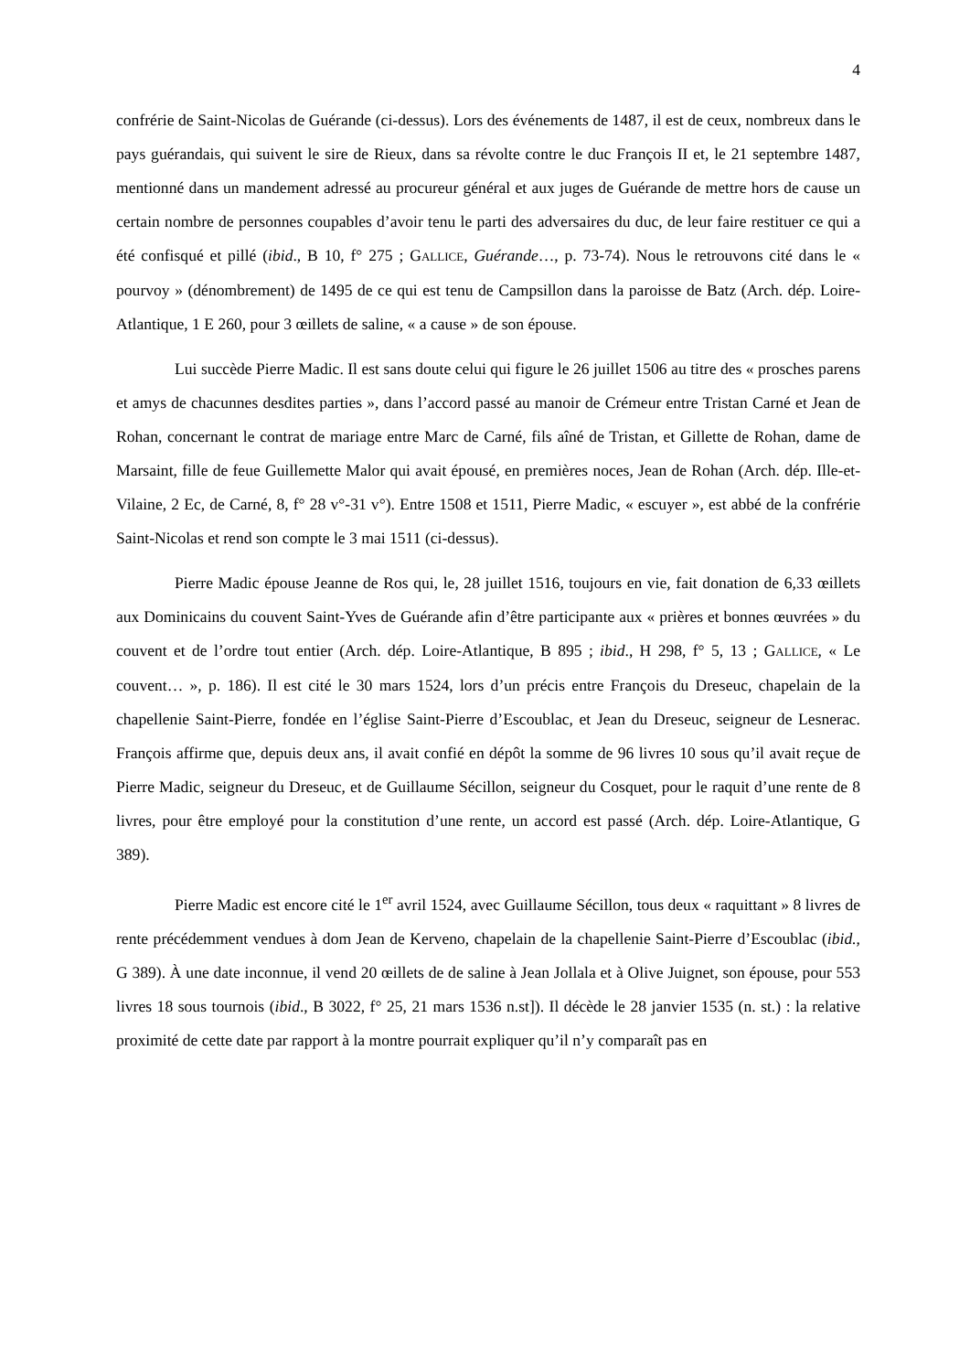4
confrérie de Saint-Nicolas de Guérande (ci-dessus). Lors des événements de 1487, il est de ceux, nombreux dans le pays guérandais, qui suivent le sire de Rieux, dans sa révolte contre le duc François II et, le 21 septembre 1487, mentionné dans un mandement adressé au procureur général et aux juges de Guérande de mettre hors de cause un certain nombre de personnes coupables d’avoir tenu le parti des adversaires du duc, de leur faire restituer ce qui a été confisqué et pillé (ibid., B 10, f° 275 ; GALLICE, Guérande…, p. 73-74). Nous le retrouvons cité dans le « pourvoy » (dénombrement) de 1495 de ce qui est tenu de Campsillon dans la paroisse de Batz (Arch. dép. Loire-Atlantique, 1 E 260, pour 3 œillets de saline, « a cause » de son épouse.
Lui succède Pierre Madic. Il est sans doute celui qui figure le 26 juillet 1506 au titre des « prosches parens et amys de chacunnes desdites parties », dans l’accord passé au manoir de Crémeur entre Tristan Carné et Jean de Rohan, concernant le contrat de mariage entre Marc de Carné, fils aîné de Tristan, et Gillette de Rohan, dame de Marsaint, fille de feue Guillemette Malor qui avait épousé, en premières noces, Jean de Rohan (Arch. dép. Ille-et-Vilaine, 2 Ec, de Carné, 8, f° 28 v°-31 v°). Entre 1508 et 1511, Pierre Madic, « escuyer », est abbé de la confrérie Saint-Nicolas et rend son compte le 3 mai 1511 (ci-dessus).
Pierre Madic épouse Jeanne de Ros qui, le, 28 juillet 1516, toujours en vie, fait donation de 6,33 œillets aux Dominicains du couvent Saint-Yves de Guérande afin d’être participante aux « prières et bonnes œuvrées » du couvent et de l’ordre tout entier (Arch. dép. Loire-Atlantique, B 895 ; ibid., H 298, f° 5, 13 ; GALLICE, « Le couvent… », p. 186). Il est cité le 30 mars 1524, lors d’un précis entre François du Dreseuc, chapelain de la chapellenie Saint-Pierre, fondée en l’église Saint-Pierre d’Escoublac, et Jean du Dreseuc, seigneur de Lesnerac. François affirme que, depuis deux ans, il avait confié en dépôt la somme de 96 livres 10 sous qu’il avait reçue de Pierre Madic, seigneur du Dreseuc, et de Guillaume Sécillon, seigneur du Cosquet, pour le raquit d’une rente de 8 livres, pour être employé pour la constitution d’une rente, un accord est passé (Arch. dép. Loire-Atlantique, G 389).
Pierre Madic est encore cité le 1<sup>er</sup> avril 1524, avec Guillaume Sécillon, tous deux « raquittant » 8 livres de rente précédemment vendues à dom Jean de Kerveno, chapelain de la chapellenie Saint-Pierre d’Escoublac (ibid., G 389). À une date inconnue, il vend 20 œillets de de saline à Jean Jollala et à Olive Juignet, son épouse, pour 553 livres 18 sous tournois (ibid., B 3022, f° 25, 21 mars 1536 n.st]). Il décède le 28 janvier 1535 (n. st.) : la relative proximité de cette date par rapport à la montre pourrait expliquer qu’il n’y comparaît pas en